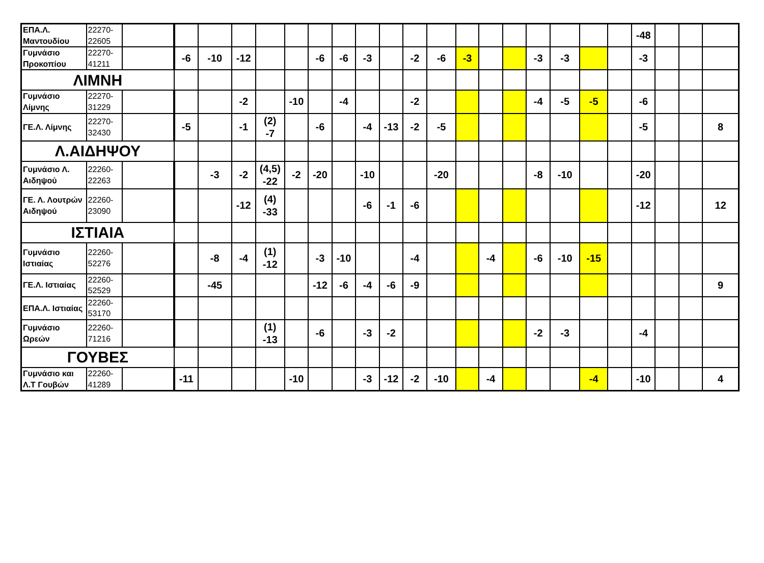| ΕΠΑ.Λ. Μαντουδίου | 22270-22605 | | | | | | | | | | | | | | | | | | | | -48 | | | |
| Γυμνάσιο Προκοπίου | 22270-41211 | | -6 | -10 | -12 | | | -6 | -6 | -3 | | -2 | -6 | -3 | | | -3 | -3 | | | -3 | | | |
| ΛΙΜΝΗ | | | | | | | | | | | | | | | | | | | | | | | | |
| Γυμνάσιο Λίμνης | 22270-31229 | | | | -2 | | -10 | | -4 | | | -2 | | | | | -4 | -5 | -5 | | -6 | | | |
| ΓΕ.Λ. Λίμνης | 22270-32430 | | -5 | | -1 | (2) -7 | | -6 | | -4 | -13 | -2 | -5 | | | | | | | | -5 | | | 8 |
| Λ.ΑΙΔΗΨΟΥ | | | | | | | | | | | | | | | | | | | | | | | | |
| Γυμνάσιο Λ. Αιδηψού | 22260-22263 | | | -3 | -2 | (4,5) -22 | -2 | -20 | | -10 | | | -20 | | | | -8 | -10 | | | -20 | | | |
| ΓΕ. Λ. Λουτρών Αιδηψού | 22260-23090 | | | | -12 | (4) -33 | | | | -6 | -1 | -6 | | | | | | | | | -12 | | | 12 |
| ΙΣΤΙΑΙΑ | | | | | | | | | | | | | | | | | | | | | | | | |
| Γυμνάσιο Ιστιαίας | 22260-52276 | | | -8 | -4 | (1) -12 | | -3 | -10 | | | -4 | | | -4 | | -6 | -10 | -15 | | | | | |
| ΓΕ.Λ. Ιστιαίας | 22260-52529 | | | -45 | | | | -12 | -6 | -4 | -6 | -9 | | | | | | | | | | | | 9 |
| ΕΠΑ.Λ. Ιστιαίας | 22260-53170 | | | | | | | | | | | | | | | | | | | | | | | |
| Γυμνάσιο Ωρεών | 22260-71216 | | | | | (1) -13 | | -6 | | -3 | -2 | | | | | | -2 | -3 | | | -4 | | | |
| ΓΟΥΒΕΣ | | | | | | | | | | | | | | | | | | | | | | | | |
| Γυμνάσιο και Λ.Τ Γουβών | 22260-41289 | | -11 | | | | -10 | | | -3 | -12 | -2 | -10 | | -4 | | | | -4 | | -10 | | | 4 |